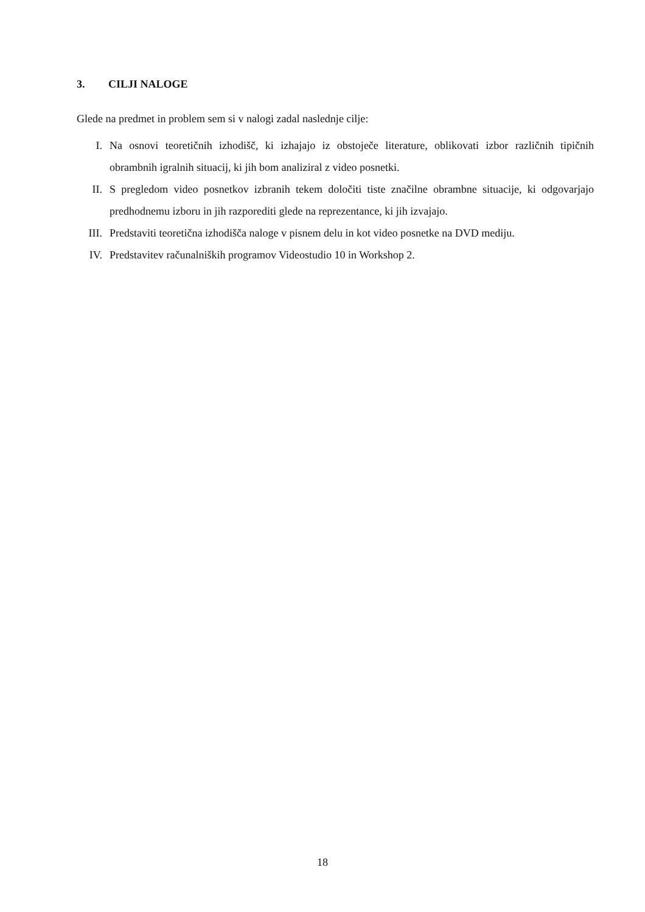3. CILJI NALOGE
Glede na predmet in problem sem si v nalogi zadal naslednje cilje:
I. Na osnovi teoretičnih izhodišč, ki izhajajo iz obstoječe literature, oblikovati izbor različnih tipičnih obrambnih igralnih situacij, ki jih bom analiziral z video posnetki.
II. S pregledom video posnetkov izbranih tekem določiti tiste značilne obrambne situacije, ki odgovarjajo predhodnemu izboru in jih razporediti glede na reprezentance, ki jih izvajajo.
III.
Predstaviti teoretična izhodišča naloge v pisnem delu in kot video posnetke na DVD mediju.
IV. Predstavitev računalniških programov Videostudio 10 in Workshop 2.
18